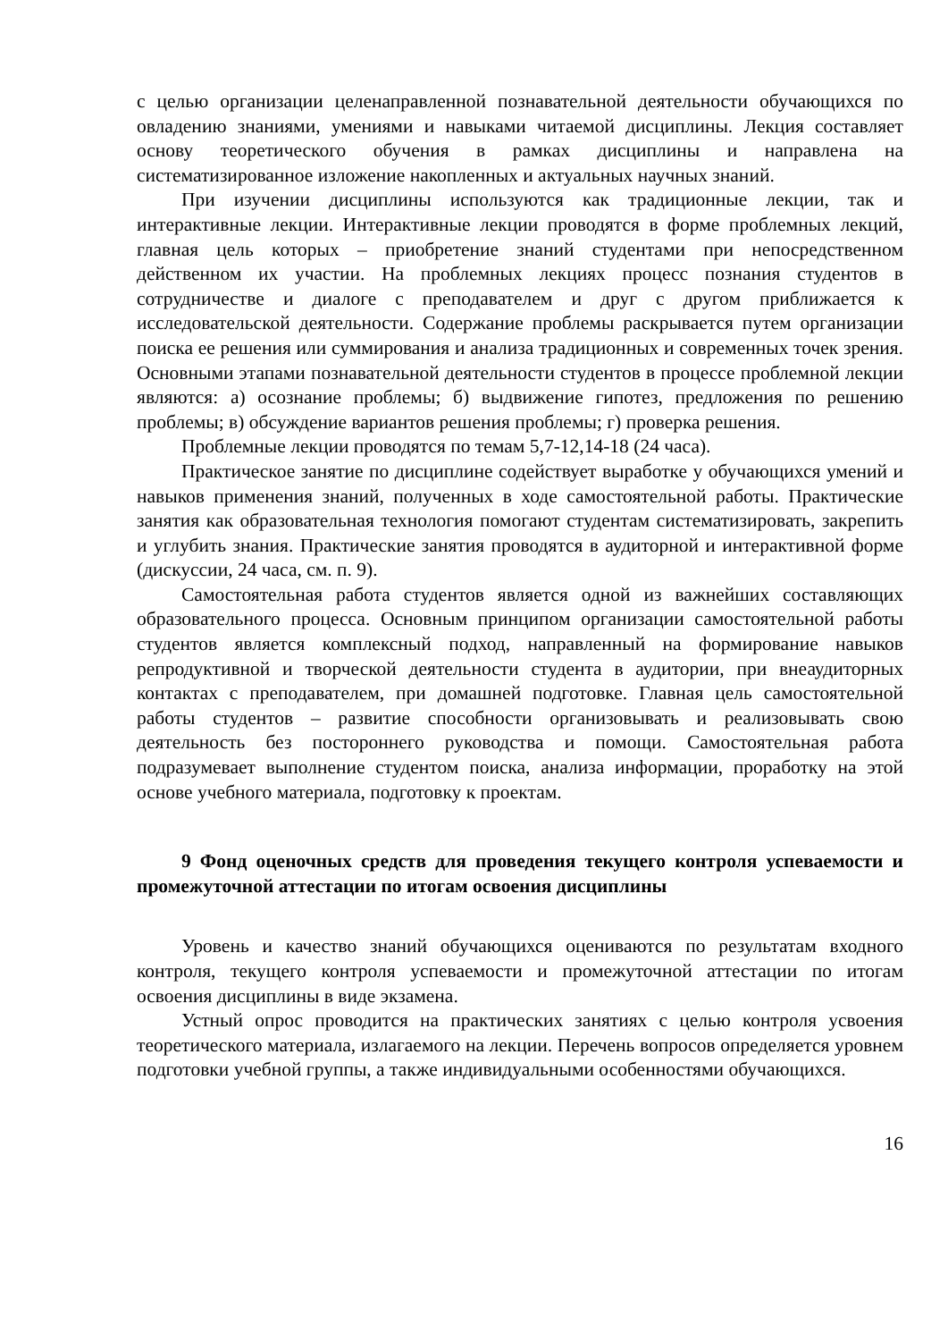с целью организации целенаправленной познавательной деятельности обучающихся по овладению знаниями, умениями и навыками читаемой дисциплины. Лекция составляет основу теоретического обучения в рамках дисциплины и направлена на систематизированное изложение накопленных и актуальных научных знаний.
При изучении дисциплины используются как традиционные лекции, так и интерактивные лекции. Интерактивные лекции проводятся в форме проблемных лекций, главная цель которых – приобретение знаний студентами при непосредственном действенном их участии. На проблемных лекциях процесс познания студентов в сотрудничестве и диалоге с преподавателем и друг с другом приближается к исследовательской деятельности. Содержание проблемы раскрывается путем организации поиска ее решения или суммирования и анализа традиционных и современных точек зрения. Основными этапами познавательной деятельности студентов в процессе проблемной лекции являются: а) осознание проблемы; б) выдвижение гипотез, предложения по решению проблемы; в) обсуждение вариантов решения проблемы; г) проверка решения.
Проблемные лекции проводятся по темам 5,7-12,14-18 (24 часа).
Практическое занятие по дисциплине содействует выработке у обучающихся умений и навыков применения знаний, полученных в ходе самостоятельной работы. Практические занятия как образовательная технология помогают студентам систематизировать, закрепить и углубить знания. Практические занятия проводятся в аудиторной и интерактивной форме (дискуссии, 24 часа, см. п. 9).
Самостоятельная работа студентов является одной из важнейших составляющих образовательного процесса. Основным принципом организации самостоятельной работы студентов является комплексный подход, направленный на формирование навыков репродуктивной и творческой деятельности студента в аудитории, при внеаудиторных контактах с преподавателем, при домашней подготовке. Главная цель самостоятельной работы студентов – развитие способности организовывать и реализовывать свою деятельность без постороннего руководства и помощи. Самостоятельная работа подразумевает выполнение студентом поиска, анализа информации, проработку на этой основе учебного материала, подготовку к проектам.
9 Фонд оценочных средств для проведения текущего контроля успеваемости и промежуточной аттестации по итогам освоения дисциплины
Уровень и качество знаний обучающихся оцениваются по результатам входного контроля, текущего контроля успеваемости и промежуточной аттестации по итогам освоения дисциплины в виде экзамена.
Устный опрос проводится на практических занятиях с целью контроля усвоения теоретического материала, излагаемого на лекции. Перечень вопросов определяется уровнем подготовки учебной группы, а также индивидуальными особенностями обучающихся.
16